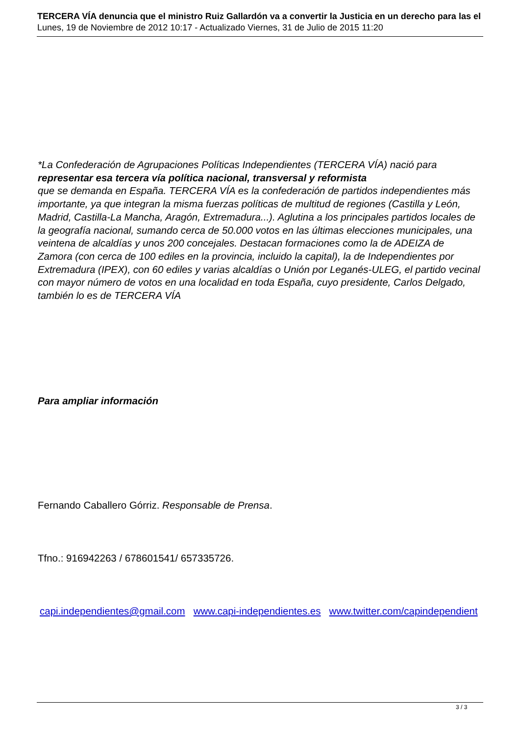TERCERA VÍA denuncia que el ministro Ruiz Gallardón va a convertir la Justicia en un derecho para las el
Lunes, 19 de Noviembre de 2012 10:17 - Actualizado Viernes, 31 de Julio de 2015 11:20
*La Confederación de Agrupaciones Políticas Independientes (TERCERA VÍA) nació para representar esa tercera vía política nacional, transversal y reformista
que se demanda en España. TERCERA VÍA es la confederación de partidos independientes más importante, ya que integran la misma fuerzas políticas de multitud de regiones (Castilla y León, Madrid, Castilla-La Mancha, Aragón, Extremadura...). Aglutina a los principales partidos locales de la geografía nacional, sumando cerca de 50.000 votos en las últimas elecciones municipales, una veintena de alcaldías y unos 200 concejales. Destacan formaciones como la de ADEIZA de Zamora (con cerca de 100 ediles en la provincia, incluido la capital), la de Independientes por Extremadura (IPEX), con 60 ediles y varias alcaldías o Unión por Leganés-ULEG, el partido vecinal con mayor número de votos en una localidad en toda España, cuyo presidente, Carlos Delgado, también lo es de TERCERA VÍA
Para ampliar información
Fernando Caballero Górriz. Responsable de Prensa.
Tfno.: 916942263 / 678601541/ 657335726.
capi.independientes@gmail.com www.capi-independientes.es www.twitter.com/capindependient
3 / 3